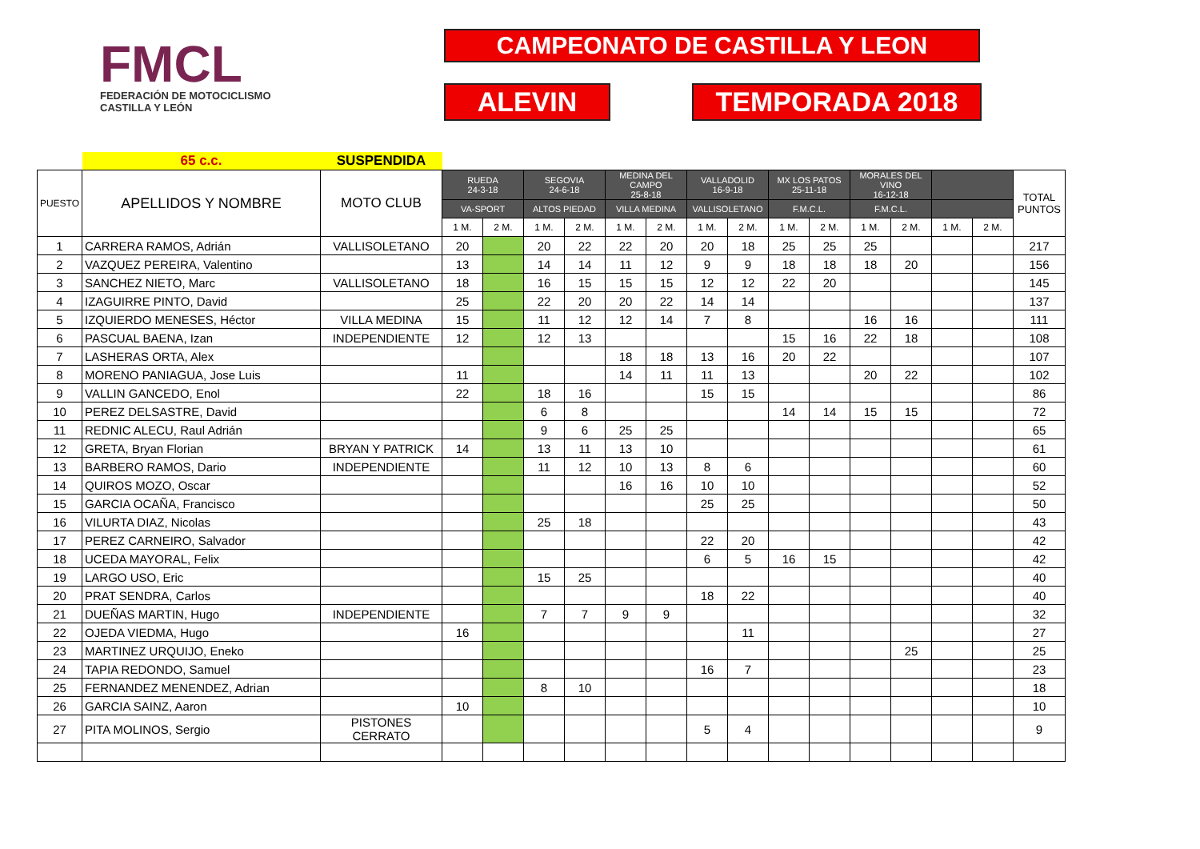FMCL
FEDERACIÓN DE MOTOCICLISMO
CASTILLA Y LEÓN
CAMPEONATO DE CASTILLA Y LEON
ALEVIN TEMPORADA 2018
| | 65 c.c. | SUSPENDIDA | | | | | | | | | | | | | | | |
| PUESTO | APELLIDOS Y NOMBRE | MOTO CLUB | RUEDA 24-3-18 | | SEGOVIA 24-6-18 | | MEDINA DEL CAMPO 25-8-18 | | VALLADOLID 16-9-18 | | MX LOS PATOS 25-11-18 | | MORALES DEL VINO 16-12-18 | | | | TOTAL PUNTOS |
| | | | VA-SPORT | | ALTOS PIEDAD | | VILLA MEDINA | | VALLISOLETANO | | F.M.C.L. | | F.M.C.L. | | | | |
| | | | 1 M. | 2 M. | 1 M. | 2 M. | 1 M. | 2 M. | 1 M. | 2 M. | 1 M. | 2 M. | 1 M. | 2 M. | 1 M. | 2 M. | |
| 1 | CARRERA RAMOS, Adrián | VALLISOLETANO | 20 | | 20 | 22 | 22 | 20 | 20 | 18 | 25 | 25 | 25 | | | | 217 |
| 2 | VAZQUEZ PEREIRA, Valentino | | 13 | | 14 | 14 | 11 | 12 | 9 | 9 | 18 | 18 | 18 | 20 | | | 156 |
| 3 | SANCHEZ NIETO, Marc | VALLISOLETANO | 18 | | 16 | 15 | 15 | 15 | 12 | 12 | 22 | 20 | | | | | 145 |
| 4 | IZAGUIRRE PINTO, David | | 25 | | 22 | 20 | 20 | 22 | 14 | 14 | | | | | | | 137 |
| 5 | IZQUIERDO MENESES, Héctor | VILLA MEDINA | 15 | | 11 | 12 | 12 | 14 | 7 | 8 | | | 16 | 16 | | | 111 |
| 6 | PASCUAL BAENA, Izan | INDEPENDIENTE | 12 | | 12 | 13 | | | | | 15 | 16 | 22 | 18 | | | 108 |
| 7 | LASHERAS ORTA, Alex | | | | | | 18 | 18 | 13 | 16 | 20 | 22 | | | | | 107 |
| 8 | MORENO PANIAGUA, Jose Luis | | 11 | | | | 14 | 11 | 11 | 13 | | | 20 | 22 | | | 102 |
| 9 | VALLIN GANCEDO, Enol | | 22 | | 18 | 16 | | | 15 | 15 | | | | | | | 86 |
| 10 | PEREZ DELSASTRE, David | | | | 6 | 8 | | | | | 14 | 14 | 15 | 15 | | | 72 |
| 11 | REDNIC ALECU, Raul Adrián | | | | 9 | 6 | 25 | 25 | | | | | | | | | 65 |
| 12 | GRETA, Bryan Florian | BRYAN Y PATRICK | 14 | | 13 | 11 | 13 | 10 | | | | | | | | | 61 |
| 13 | BARBERO RAMOS, Dario | INDEPENDIENTE | | | 11 | 12 | 10 | 13 | 8 | 6 | | | | | | | 60 |
| 14 | QUIROS MOZO, Oscar | | | | | | 16 | 16 | 10 | 10 | | | | | | | 52 |
| 15 | GARCIA OCAÑA, Francisco | | | | | | | | 25 | 25 | | | | | | | 50 |
| 16 | VILURTA DIAZ, Nicolas | | | | 25 | 18 | | | | | | | | | | | 43 |
| 17 | PEREZ CARNEIRO, Salvador | | | | | | | | 22 | 20 | | | | | | | 42 |
| 18 | UCEDA MAYORAL, Felix | | | | | | | | 6 | 5 | 16 | 15 | | | | | 42 |
| 19 | LARGO USO, Eric | | | | 15 | 25 | | | | | | | | | | | 40 |
| 20 | PRAT SENDRA, Carlos | | | | | | | | 18 | 22 | | | | | | | 40 |
| 21 | DUEÑAS MARTIN, Hugo | INDEPENDIENTE | | | 7 | 7 | 9 | 9 | | | | | | | | | 32 |
| 22 | OJEDA VIEDMA, Hugo | | 16 | | | | | | | 11 | | | | | | | 27 |
| 23 | MARTINEZ URQUIJO, Eneko | | | | | | | | | | | | | 25 | | | 25 |
| 24 | TAPIA REDONDO, Samuel | | | | | | | | 16 | 7 | | | | | | | 23 |
| 25 | FERNANDEZ MENENDEZ, Adrian | | | | 8 | 10 | | | | | | | | | | | 18 |
| 26 | GARCIA SAINZ, Aaron | | 10 | | | | | | | | | | | | | | 10 |
| 27 | PITA MOLINOS, Sergio | PISTONES CERRATO | | | | | | | 5 | 4 | | | | | | | 9 |